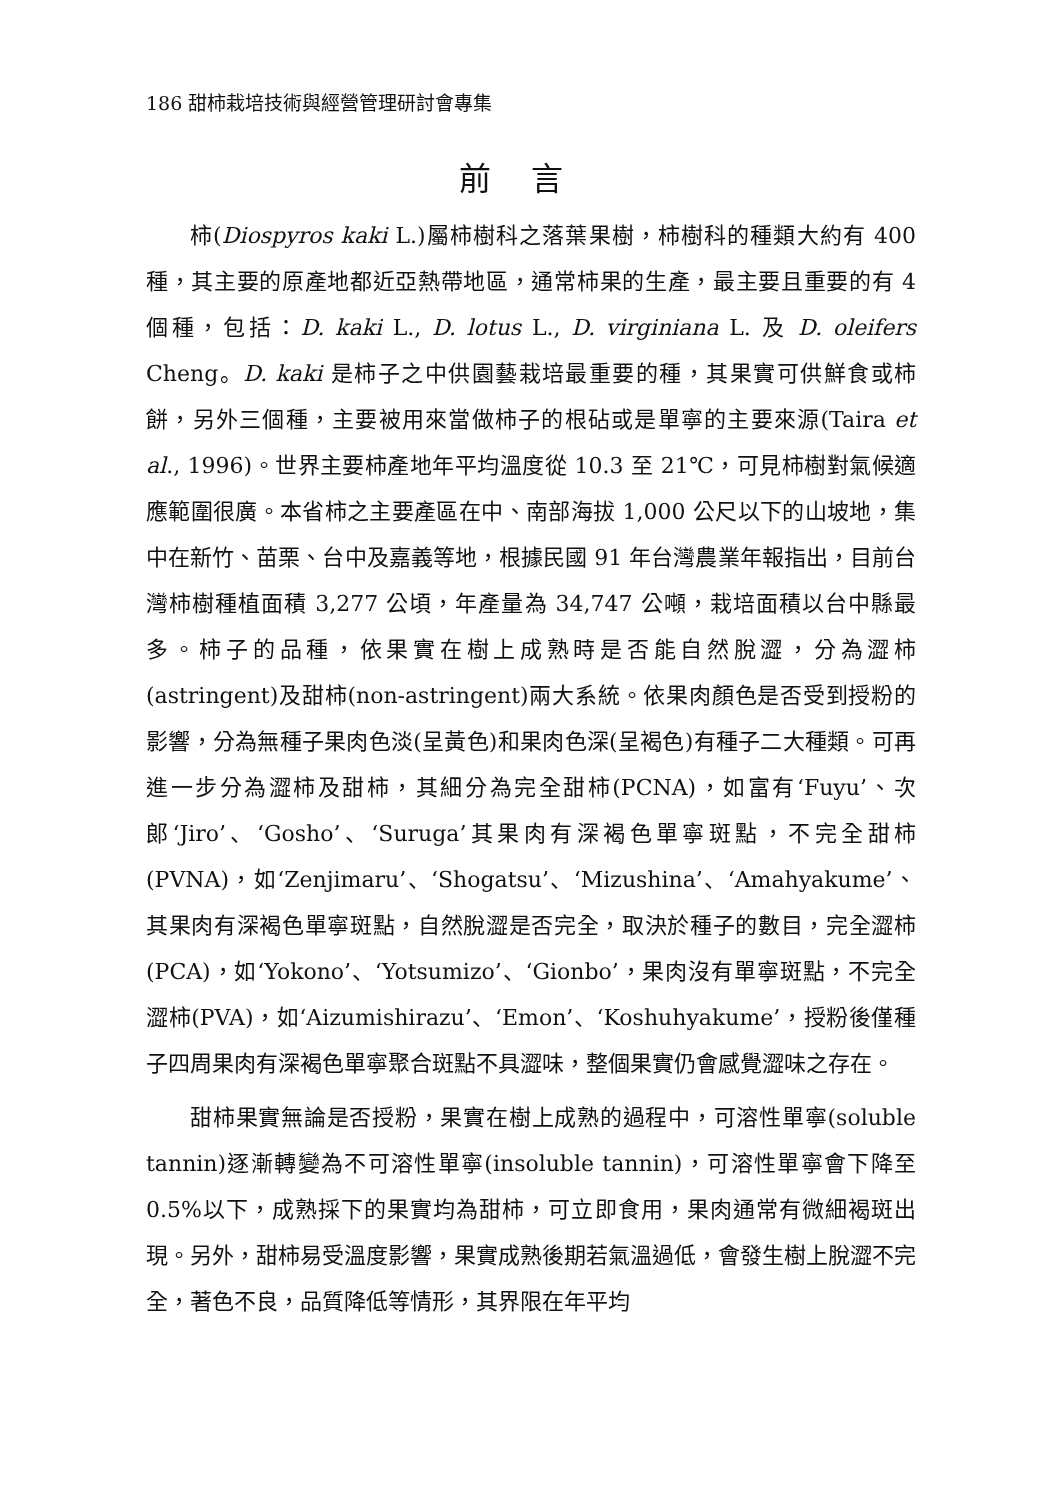186 甜柿栽培技術與經營管理研討會專集
前言
柿(Diospyros kaki L.)屬柿樹科之落葉果樹，柿樹科的種類大約有 400 種，其主要的原產地都近亞熱帶地區，通常柿果的生產，最主要且重要的有 4 個種，包括：D. kaki L., D. lotus L., D. virginiana L. 及 D. oleifers Cheng。D. kaki 是柿子之中供園藝栽培最重要的種，其果實可供鮮食或柿餅，另外三個種，主要被用來當做柿子的根砧或是單寧的主要來源(Taira et al., 1996)。世界主要柿產地年平均溫度從 10.3 至 21℃，可見柿樹對氣候適應範圍很廣。本省柿之主要產區在中、南部海拔 1,000 公尺以下的山坡地，集中在新竹、苗栗、台中及嘉義等地，根據民國 91 年台灣農業年報指出，目前台灣柿樹種植面積 3,277 公頃，年產量為 34,747 公噸，栽培面積以台中縣最多。柿子的品種，依果實在樹上成熟時是否能自然脫澀，分為澀柿(astringent)及甜柿(non-astringent)兩大系統。依果肉顏色是否受到授粉的影響，分為無種子果肉色淡(呈黃色)和果肉色深(呈褐色)有種子二大種類。可再進一步分為澀柿及甜柿，其細分為完全甜柿(PCNA)，如富有‘Fuyu’、次郎‘Jiro’、‘Gosho’、‘Suruga’其果肉有深褐色單寧斑點，不完全甜柿(PVNA)，如‘Zenjimaru’、‘Shogatsu’、‘Mizushina’、‘Amahyakume’、其果肉有深褐色單寧斑點，自然脫澀是否完全，取決於種子的數目，完全澀柿(PCA)，如‘Yokono’、‘Yotsumizo’、‘Gionbo’，果肉沒有單寧斑點，不完全澀柿(PVA)，如‘Aizumishirazu’、‘Emon’、‘Koshuhyakume’，授粉後僅種子四周果肉有深褐色單寧聚合斑點不具澀味，整個果實仍會感覺澀味之存在。
甜柿果實無論是否授粉，果實在樹上成熟的過程中，可溶性單寧(soluble tannin)逐漸轉變為不可溶性單寧(insoluble tannin)，可溶性單寧會下降至 0.5%以下，成熟採下的果實均為甜柿，可立即食用，果肉通常有微細褐斑出現。另外，甜柿易受溫度影響，果實成熟後期若氣溫過低，會發生樹上脫澀不完全，著色不良，品質降低等情形，其界限在年平均